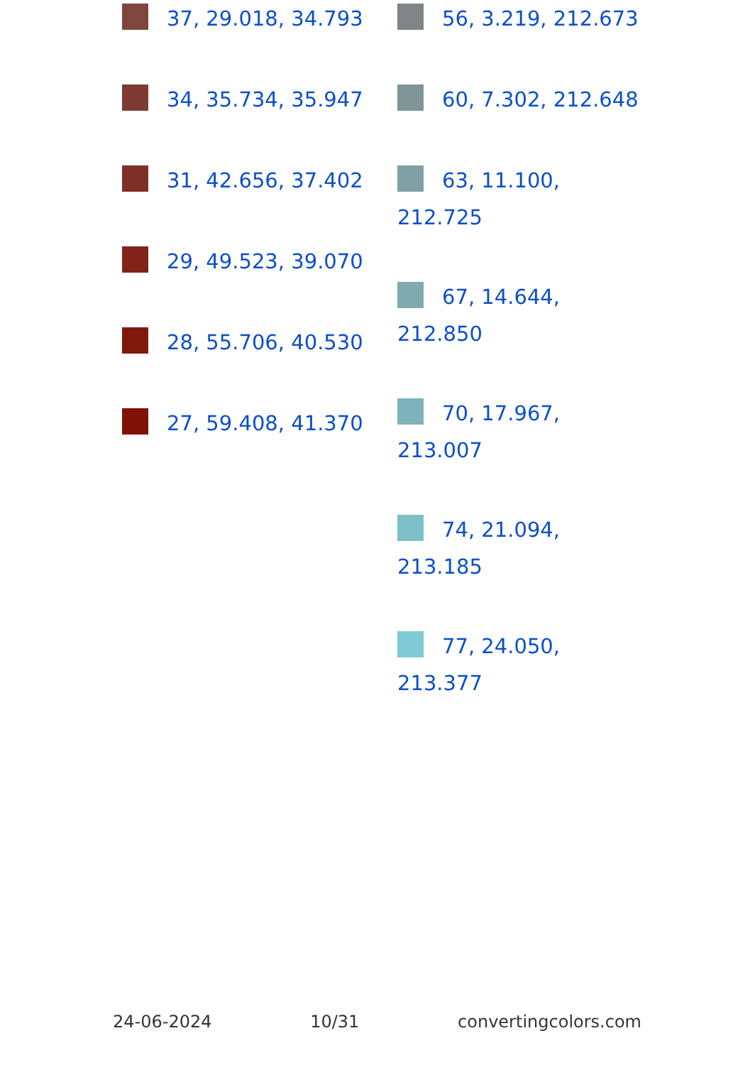37, 29.018, 34.793
34, 35.734, 35.947
31, 42.656, 37.402
29, 49.523, 39.070
28, 55.706, 40.530
27, 59.408, 41.370
56, 3.219, 212.673
60, 7.302, 212.648
63, 11.100, 212.725
67, 14.644, 212.850
70, 17.967, 213.007
74, 21.094, 213.185
77, 24.050, 213.377
24-06-2024 10/31 convertingcolors.com